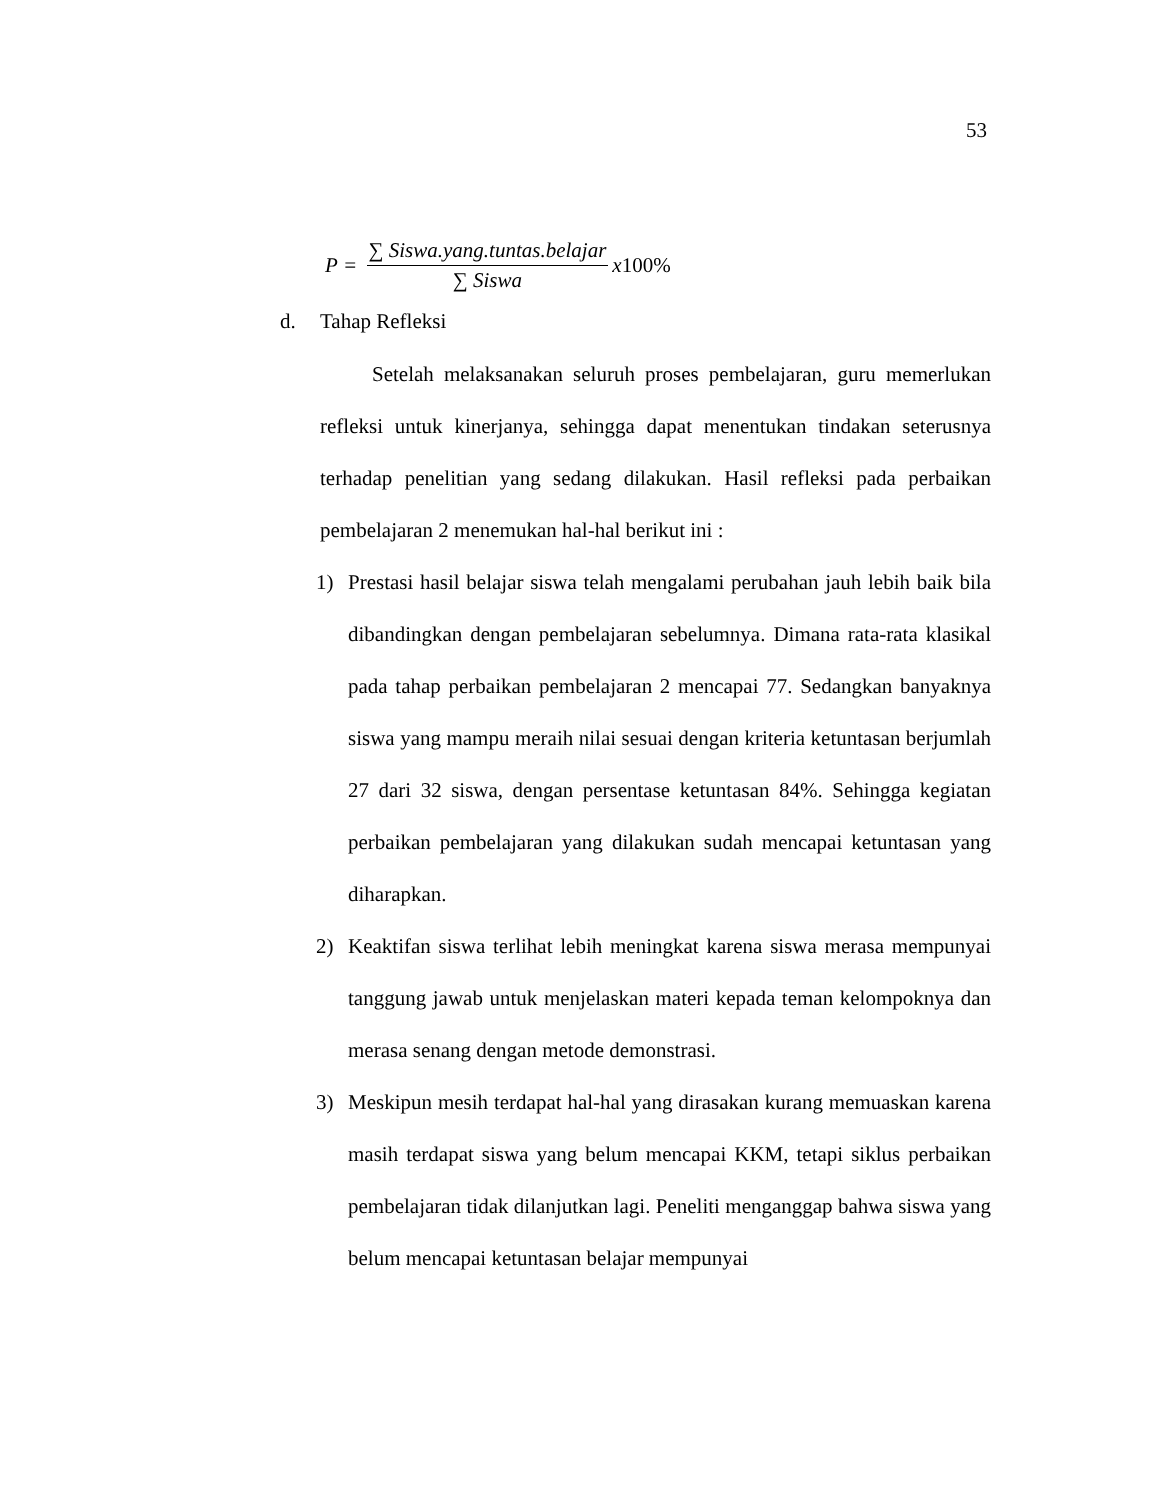53
P = ∑ Siswa.yang.tuntas.belajar ∑ Siswa x 100%
d. Tahap Refleksi
Setelah melaksanakan seluruh proses pembelajaran, guru memerlukan refleksi untuk kinerjanya, sehingga dapat menentukan tindakan seterusnya terhadap penelitian yang sedang dilakukan. Hasil refleksi pada perbaikan pembelajaran 2 menemukan hal-hal berikut ini :
1) Prestasi hasil belajar siswa telah mengalami perubahan jauh lebih baik bila dibandingkan dengan pembelajaran sebelumnya. Dimana rata-rata klasikal pada tahap perbaikan pembelajaran 2 mencapai 77. Sedangkan banyaknya siswa yang mampu meraih nilai sesuai dengan kriteria ketuntasan berjumlah 27 dari 32 siswa, dengan persentase ketuntasan 84%. Sehingga kegiatan perbaikan pembelajaran yang dilakukan sudah mencapai ketuntasan yang diharapkan.
2) Keaktifan siswa terlihat lebih meningkat karena siswa merasa mempunyai tanggung jawab untuk menjelaskan materi kepada teman kelompoknya dan merasa senang dengan metode demonstrasi.
3) Meskipun mesih terdapat hal-hal yang dirasakan kurang memuaskan karena masih terdapat siswa yang belum mencapai KKM, tetapi siklus perbaikan pembelajaran tidak dilanjutkan lagi. Peneliti menganggap bahwa siswa yang belum mencapai ketuntasan belajar mempunyai